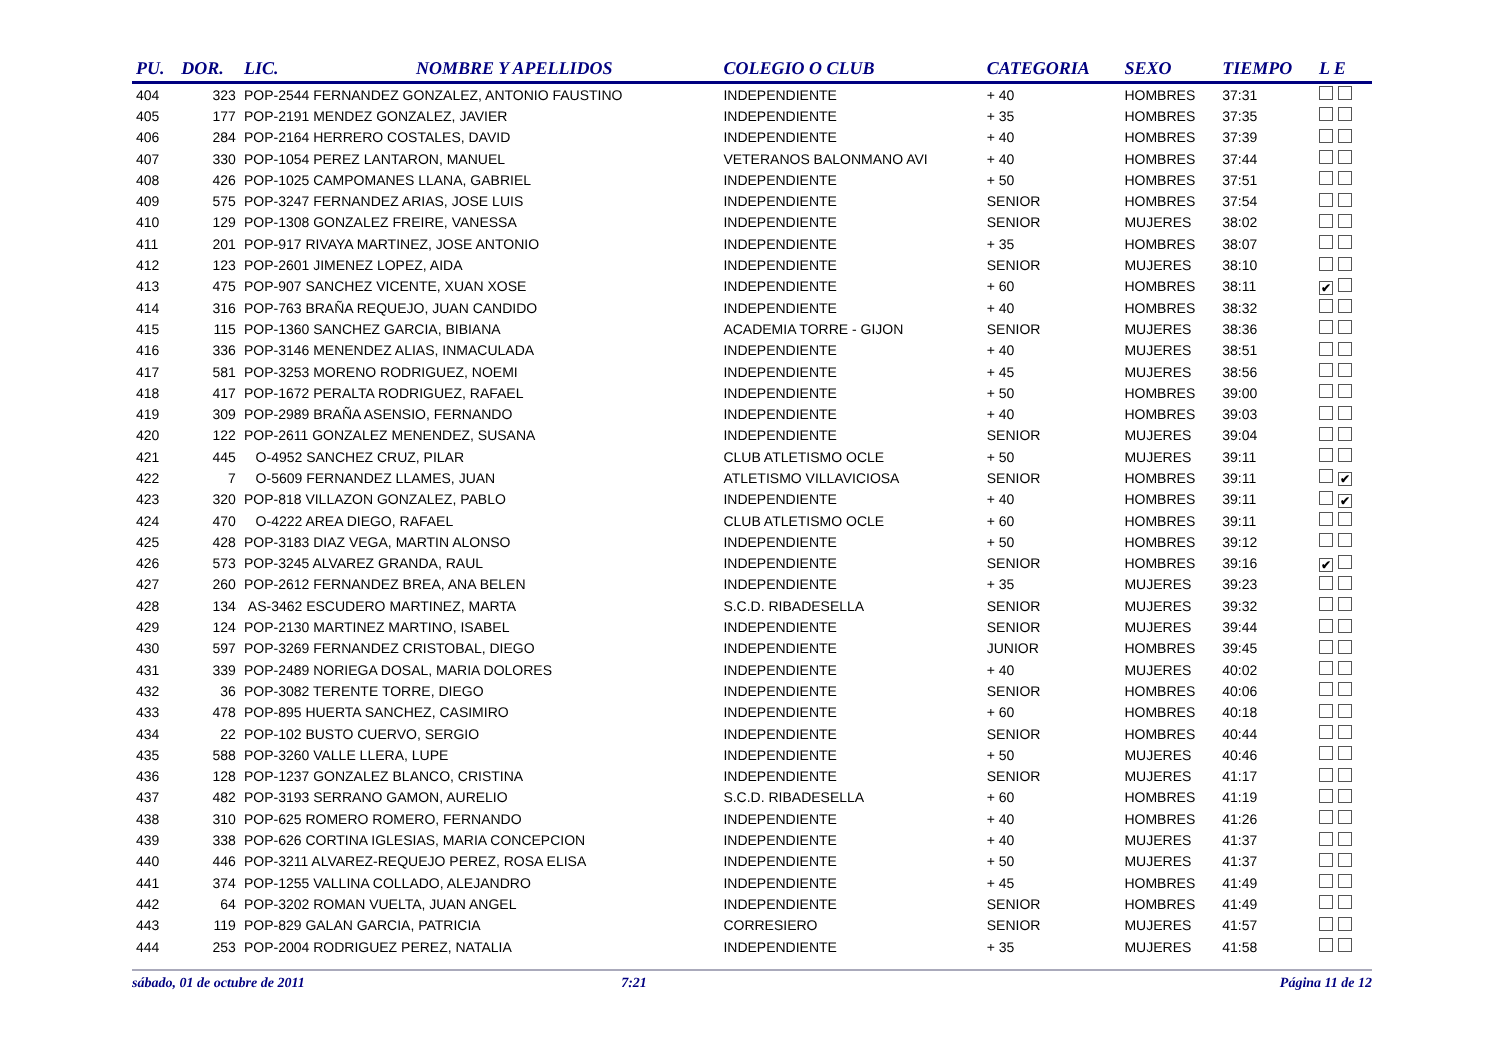| PU. | DOR. | LIC. | NOMBRE Y APELLIDOS | COLEGIO O CLUB | CATEGORIA | SEXO | TIEMPO | L E |
| --- | --- | --- | --- | --- | --- | --- | --- | --- |
| 404 | 323 | POP-2544 FERNANDEZ GONZALEZ, ANTONIO FAUSTINO | | INDEPENDIENTE | + 40 | HOMBRES | 37:31 | |
| 405 | 177 | POP-2191 MENDEZ GONZALEZ, JAVIER | | INDEPENDIENTE | + 35 | HOMBRES | 37:35 | |
| 406 | 284 | POP-2164 HERRERO COSTALES, DAVID | | INDEPENDIENTE | + 40 | HOMBRES | 37:39 | |
| 407 | 330 | POP-1054 PEREZ LANTARON, MANUEL | | VETERANOS BALONMANO AVI | + 40 | HOMBRES | 37:44 | |
| 408 | 426 | POP-1025 CAMPOMANES LLANA, GABRIEL | | INDEPENDIENTE | + 50 | HOMBRES | 37:51 | |
| 409 | 575 | POP-3247 FERNANDEZ ARIAS, JOSE LUIS | | INDEPENDIENTE | SENIOR | HOMBRES | 37:54 | |
| 410 | 129 | POP-1308 GONZALEZ FREIRE, VANESSA | | INDEPENDIENTE | SENIOR | MUJERES | 38:02 | |
| 411 | 201 | POP-917 RIVAYA MARTINEZ, JOSE ANTONIO | | INDEPENDIENTE | + 35 | HOMBRES | 38:07 | |
| 412 | 123 | POP-2601 JIMENEZ LOPEZ, AIDA | | INDEPENDIENTE | SENIOR | MUJERES | 38:10 | |
| 413 | 475 | POP-907 SANCHEZ VICENTE, XUAN XOSE | | INDEPENDIENTE | + 60 | HOMBRES | 38:11 | ✔ |
| 414 | 316 | POP-763 BRAÑA REQUEJO, JUAN CANDIDO | | INDEPENDIENTE | + 40 | HOMBRES | 38:32 | |
| 415 | 115 | POP-1360 SANCHEZ GARCIA, BIBIANA | | ACADEMIA TORRE - GIJON | SENIOR | MUJERES | 38:36 | |
| 416 | 336 | POP-3146 MENENDEZ ALIAS, INMACULADA | | INDEPENDIENTE | + 40 | MUJERES | 38:51 | |
| 417 | 581 | POP-3253 MORENO RODRIGUEZ, NOEMI | | INDEPENDIENTE | + 45 | MUJERES | 38:56 | |
| 418 | 417 | POP-1672 PERALTA RODRIGUEZ, RAFAEL | | INDEPENDIENTE | + 50 | HOMBRES | 39:00 | |
| 419 | 309 | POP-2989 BRAÑA ASENSIO, FERNANDO | | INDEPENDIENTE | + 40 | HOMBRES | 39:03 | |
| 420 | 122 | POP-2611 GONZALEZ MENENDEZ, SUSANA | | INDEPENDIENTE | SENIOR | MUJERES | 39:04 | |
| 421 | 445 | O-4952 SANCHEZ CRUZ, PILAR | | CLUB ATLETISMO OCLE | + 50 | MUJERES | 39:11 | |
| 422 | 7 | O-5609 FERNANDEZ LLAMES, JUAN | | ATLETISMO VILLAVICIOSA | SENIOR | HOMBRES | 39:11 | ✔ |
| 423 | 320 | POP-818 VILLAZON GONZALEZ, PABLO | | INDEPENDIENTE | + 40 | HOMBRES | 39:11 | ✔ |
| 424 | 470 | O-4222 AREA DIEGO, RAFAEL | | CLUB ATLETISMO OCLE | + 60 | HOMBRES | 39:11 | |
| 425 | 428 | POP-3183 DIAZ VEGA, MARTIN ALONSO | | INDEPENDIENTE | + 50 | HOMBRES | 39:12 | |
| 426 | 573 | POP-3245 ALVAREZ GRANDA, RAUL | | INDEPENDIENTE | SENIOR | HOMBRES | 39:16 | ✔ |
| 427 | 260 | POP-2612 FERNANDEZ BREA, ANA BELEN | | INDEPENDIENTE | + 35 | MUJERES | 39:23 | |
| 428 | 134 | AS-3462 ESCUDERO MARTINEZ, MARTA | | S.C.D. RIBADESELLA | SENIOR | MUJERES | 39:32 | |
| 429 | 124 | POP-2130 MARTINEZ MARTINO, ISABEL | | INDEPENDIENTE | SENIOR | MUJERES | 39:44 | |
| 430 | 597 | POP-3269 FERNANDEZ CRISTOBAL, DIEGO | | INDEPENDIENTE | JUNIOR | HOMBRES | 39:45 | |
| 431 | 339 | POP-2489 NORIEGA DOSAL, MARIA DOLORES | | INDEPENDIENTE | + 40 | MUJERES | 40:02 | |
| 432 | 36 | POP-3082 TERENTE TORRE, DIEGO | | INDEPENDIENTE | SENIOR | HOMBRES | 40:06 | |
| 433 | 478 | POP-895 HUERTA SANCHEZ, CASIMIRO | | INDEPENDIENTE | + 60 | HOMBRES | 40:18 | |
| 434 | 22 | POP-102 BUSTO CUERVO, SERGIO | | INDEPENDIENTE | SENIOR | HOMBRES | 40:44 | |
| 435 | 588 | POP-3260 VALLE LLERA, LUPE | | INDEPENDIENTE | + 50 | MUJERES | 40:46 | |
| 436 | 128 | POP-1237 GONZALEZ BLANCO, CRISTINA | | INDEPENDIENTE | SENIOR | MUJERES | 41:17 | |
| 437 | 482 | POP-3193 SERRANO GAMON, AURELIO | | S.C.D. RIBADESELLA | + 60 | HOMBRES | 41:19 | |
| 438 | 310 | POP-625 ROMERO ROMERO, FERNANDO | | INDEPENDIENTE | + 40 | HOMBRES | 41:26 | |
| 439 | 338 | POP-626 CORTINA IGLESIAS, MARIA CONCEPCION | | INDEPENDIENTE | + 40 | MUJERES | 41:37 | |
| 440 | 446 | POP-3211 ALVAREZ-REQUEJO PEREZ, ROSA ELISA | | INDEPENDIENTE | + 50 | MUJERES | 41:37 | |
| 441 | 374 | POP-1255 VALLINA COLLADO, ALEJANDRO | | INDEPENDIENTE | + 45 | HOMBRES | 41:49 | |
| 442 | 64 | POP-3202 ROMAN VUELTA, JUAN ANGEL | | INDEPENDIENTE | SENIOR | HOMBRES | 41:49 | |
| 443 | 119 | POP-829 GALAN GARCIA, PATRICIA | | CORRESIERO | SENIOR | MUJERES | 41:57 | |
| 444 | 253 | POP-2004 RODRIGUEZ PEREZ, NATALIA | | INDEPENDIENTE | + 35 | MUJERES | 41:58 | |
sábado, 01 de octubre de 2011 7:21 Página 11 de 12